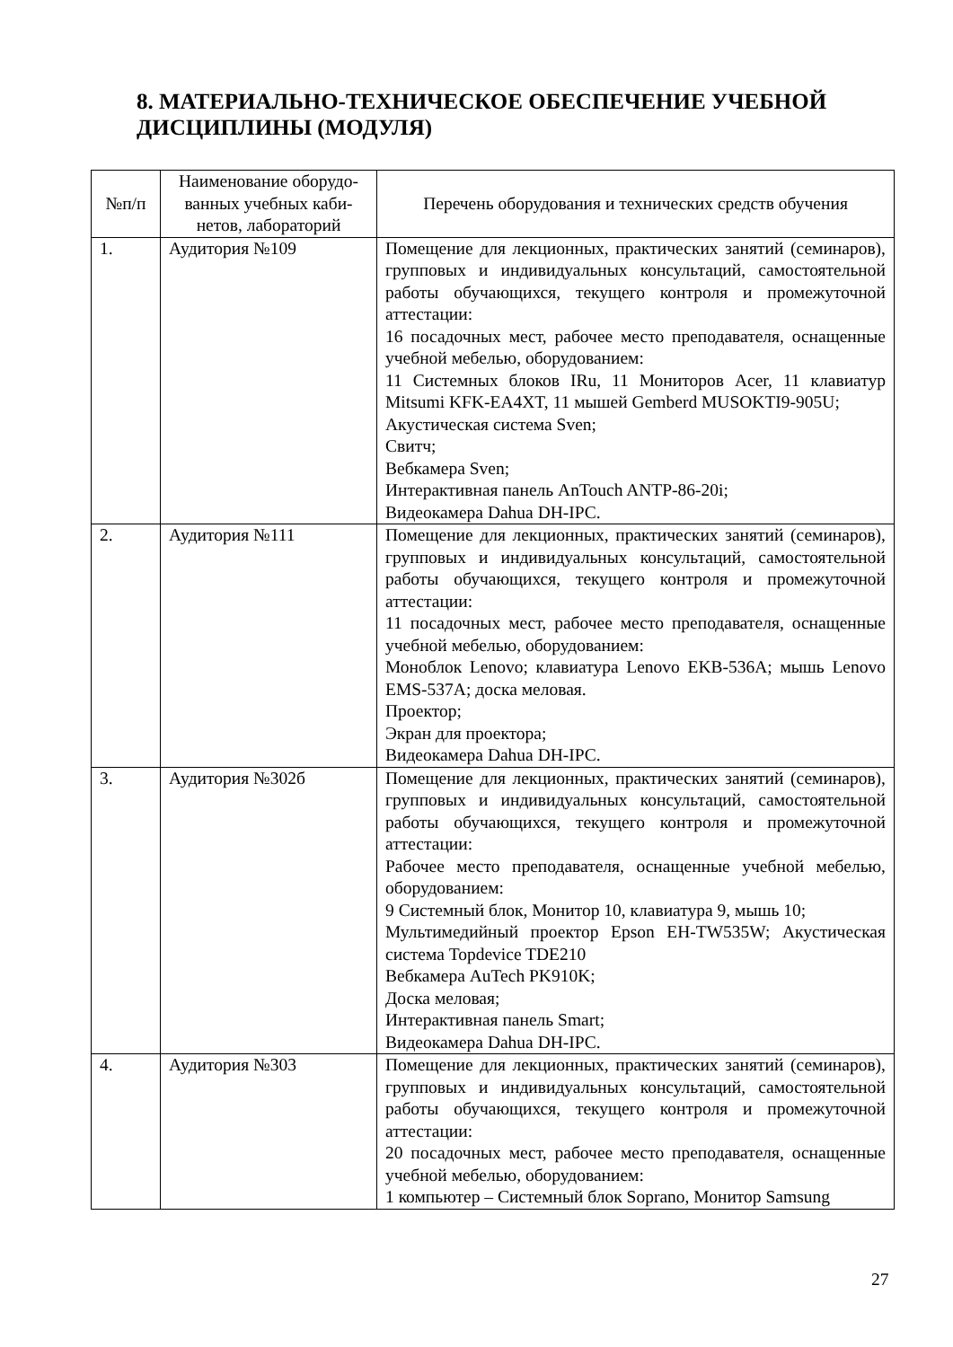8. МАТЕРИАЛЬНО-ТЕХНИЧЕСКОЕ ОБЕСПЕЧЕНИЕ УЧЕБНОЙ ДИСЦИПЛИНЫ (МОДУЛЯ)
| №п/п | Наименование оборудо-ванных учебных каби-нетов, лабораторий | Перечень оборудования и технических средств обучения |
| --- | --- | --- |
| 1. | Аудитория №109 | Помещение для лекционных, практических занятий (семинаров), групповых и индивидуальных консультаций, самостоятельной работы обучающихся, текущего контроля и промежуточной аттестации: 16 посадочных мест, рабочее место преподавателя, оснащенные учебной мебелью, оборудованием: 11 Системных блоков IRu, 11 Мониторов Acer, 11 клавиатур Mitsumi KFK-EA4XT, 11 мышей Gemberd MUSOKTI9-905U; Акустическая система Sven; Свитч; Вебкамера Sven; Интерактивная панель AnTouch ANTP-86-20i; Видеокамера Dahua DH-IPC. |
| 2. | Аудитория №111 | Помещение для лекционных, практических занятий (семинаров), групповых и индивидуальных консультаций, самостоятельной работы обучающихся, текущего контроля и промежуточной аттестации: 11 посадочных мест, рабочее место преподавателя, оснащенные учебной мебелью, оборудованием: Моноблок Lenovo; клавиатура Lenovo EKB-536A; мышь Lenovo EMS-537A; доска меловая. Проектор; Экран для проектора; Видеокамера Dahua DH-IPC. |
| 3. | Аудитория №302б | Помещение для лекционных, практических занятий (семинаров), групповых и индивидуальных консультаций, самостоятельной работы обучающихся, текущего контроля и промежуточной аттестации: Рабочее место преподавателя, оснащенные учебной мебелью, оборудованием: 9 Системный блок, Монитор 10, клавиатура 9, мышь 10; Мультимедийный проектор Epson EH-TW535W; Акустическая система Topdevice TDE210 Вебкамера AuTech PK910K; Доска меловая; Интерактивная панель Smart; Видеокамера Dahua DH-IPC. |
| 4. | Аудитория №303 | Помещение для лекционных, практических занятий (семинаров), групповых и индивидуальных консультаций, самостоятельной работы обучающихся, текущего контроля и промежуточной аттестации: 20 посадочных мест, рабочее место преподавателя, оснащенные учебной мебелью, оборудованием: 1 компьютер – Системный блок Soprano, Монитор Samsung |
27